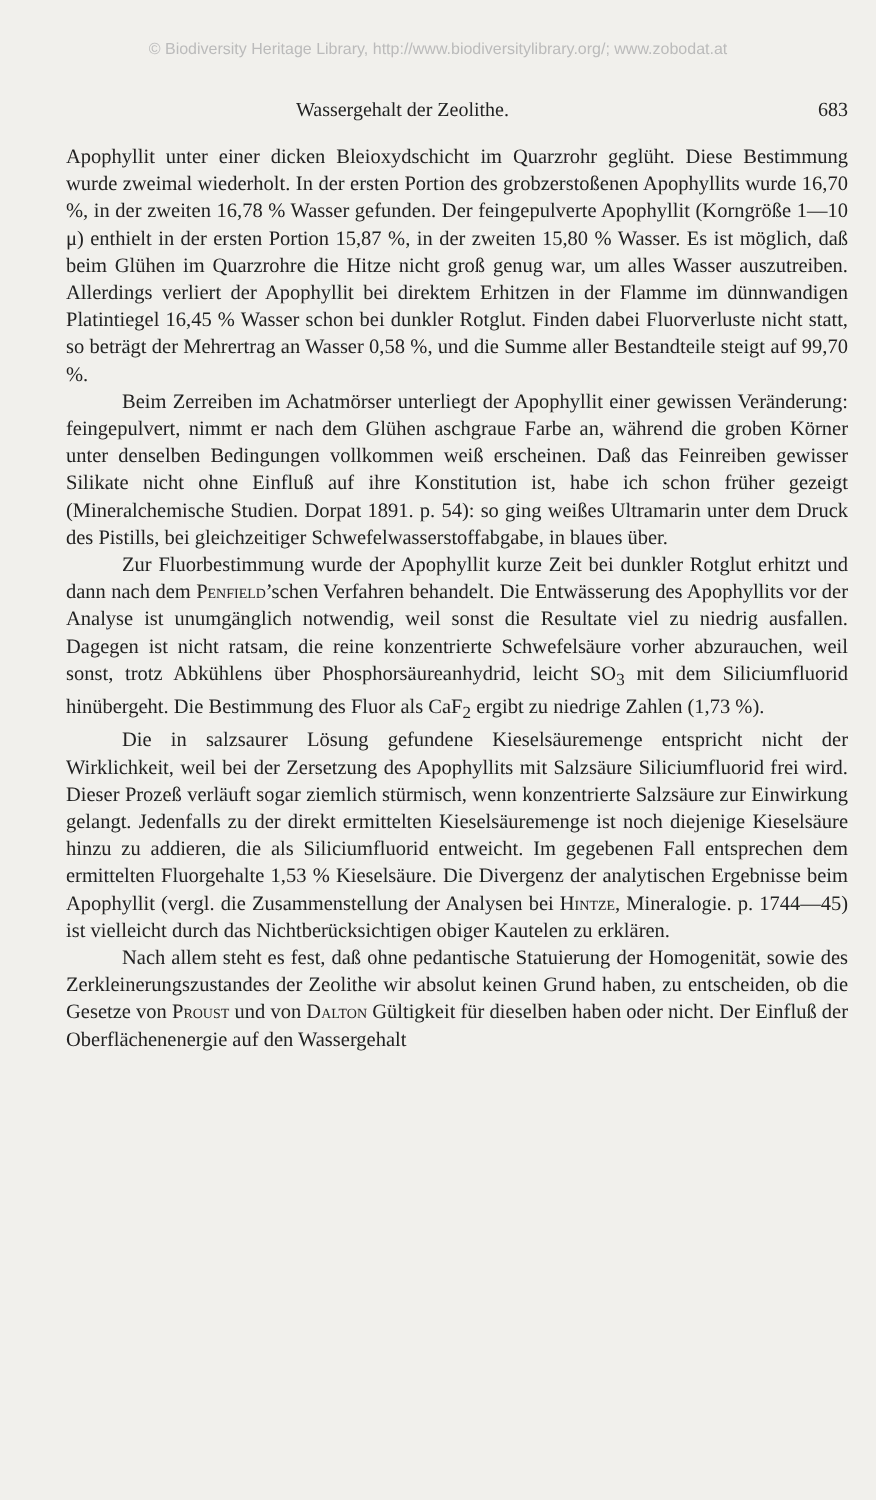© Biodiversity Heritage Library, http://www.biodiversitylibrary.org/; www.zobodat.at
Wassergehalt der Zeolithe. 683
Apophyllit unter einer dicken Bleioxydschicht im Quarzrohr geglüht. Diese Bestimmung wurde zweimal wiederholt. In der ersten Portion des grobzerstoßenen Apophyllits wurde 16,70 %, in der zweiten 16,78 % Wasser gefunden. Der feingepulverte Apophyllit (Korngröße 1—10 μ) enthielt in der ersten Portion 15,87 %, in der zweiten 15,80 % Wasser. Es ist möglich, daß beim Glühen im Quarzrohre die Hitze nicht groß genug war, um alles Wasser auszutreiben. Allerdings verliert der Apophyllit bei direktem Erhitzen in der Flamme im dünnwandigen Platintiegel 16,45 % Wasser schon bei dunkler Rotglut. Finden dabei Fluorverluste nicht statt, so beträgt der Mehrertrag an Wasser 0,58 %, und die Summe aller Bestandteile steigt auf 99,70 %.
Beim Zerreiben im Achatmörser unterliegt der Apophyllit einer gewissen Veränderung: feingepulvert, nimmt er nach dem Glühen aschgraue Farbe an, während die groben Körner unter denselben Bedingungen vollkommen weiß erscheinen. Daß das Feinreiben gewisser Silikate nicht ohne Einfluß auf ihre Konstitution ist, habe ich schon früher gezeigt (Mineralchemische Studien. Dorpat 1891. p. 54): so ging weißes Ultramarin unter dem Druck des Pistills, bei gleichzeitiger Schwefelwasserstoffabgabe, in blaues über.
Zur Fluorbestimmung wurde der Apophyllit kurze Zeit bei dunkler Rotglut erhitzt und dann nach dem Penfield’schen Verfahren behandelt. Die Entwässerung des Apophyllits vor der Analyse ist unumgänglich notwendig, weil sonst die Resultate viel zu niedrig ausfallen. Dagegen ist nicht ratsam, die reine konzentrierte Schwefelsäure vorher abzurauchen, weil sonst, trotz Abkühlens über Phosphorsäureanhydrid, leicht SO<sub>3</sub> mit dem Siliciumfluorid hinübergeht. Die Bestimmung des Fluor als CaF<sub>2</sub> ergibt zu niedrige Zahlen (1,73 %).
Die in salzsaurer Lösung gefundene Kieselsäuremenge entspricht nicht der Wirklichkeit, weil bei der Zersetzung des Apophyllits mit Salzsäure Siliciumfluorid frei wird. Dieser Prozeß verläuft sogar ziemlich stürmisch, wenn konzentrierte Salzsäure zur Einwirkung gelangt. Jedenfalls zu der direkt ermittelten Kieselsäuremenge ist noch diejenige Kieselsäure hinzu zu addieren, die als Siliciumfluorid entweicht. Im gegebenen Fall entsprechen dem ermittelten Fluorgehalte 1,53 % Kieselsäure. Die Divergenz der analytischen Ergebnisse beim Apophyllit (vergl. die Zusammenstellung der Analysen bei Hintze, Mineralogie. p. 1744—45) ist vielleicht durch das Nichtberücksichtigen obiger Kautelen zu erklären.
Nach allem steht es fest, daß ohne pedantische Statuierung der Homogenität, sowie des Zerkleinerungszustandes der Zeolithe wir absolut keinen Grund haben, zu entscheiden, ob die Gesetze von Proust und von Dalton Gültigkeit für dieselben haben oder nicht. Der Einfluß der Oberflächenenergie auf den Wassergehalt